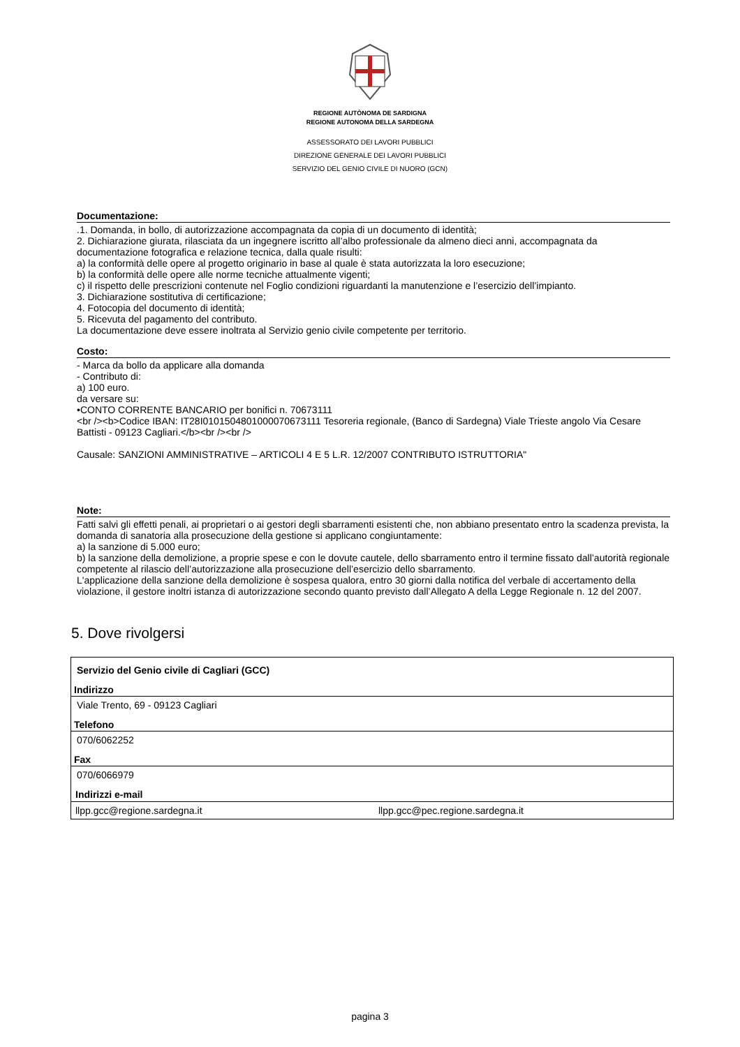REGIONE AUTÒNOMA DE SARDIGNA
REGIONE AUTONOMA DELLA SARDEGNA
ASSESSORATO DEI LAVORI PUBBLICI
DIREZIONE GENERALE DEI LAVORI PUBBLICI
SERVIZIO DEL GENIO CIVILE DI NUORO (GCN)
Documentazione:
.1. Domanda, in bollo, di autorizzazione accompagnata da copia di un documento di identità;
2. Dichiarazione giurata, rilasciata da un ingegnere iscritto all’albo professionale da almeno dieci anni, accompagnata da documentazione fotografica e relazione tecnica, dalla quale risulti:
a) la conformità delle opere al progetto originario in base al quale è stata autorizzata la loro esecuzione;
b) la conformità delle opere alle norme tecniche attualmente vigenti;
c) il rispetto delle prescrizioni contenute nel Foglio condizioni riguardanti la manutenzione e l’esercizio dell’impianto.
3. Dichiarazione sostitutiva di certificazione;
4. Fotocopia del documento di identità;
5. Ricevuta del pagamento del contributo.
La documentazione deve essere inoltrata al Servizio genio civile competente per territorio.
Costo:
- Marca da bollo da applicare alla domanda
- Contributo di:
a) 100 euro.
da versare su:
•CONTO CORRENTE BANCARIO per bonifici n. 70673111
<br /><b>Codice IBAN: IT28I0101504801000070673111 Tesoreria regionale, (Banco di Sardegna) Viale Trieste angolo Via Cesare Battisti - 09123 Cagliari.</b><br /><br />
Causale: SANZIONI AMMINISTRATIVE – ARTICOLI 4 E 5 L.R. 12/2007 CONTRIBUTO ISTRUTTORIA"
Note:
Fatti salvi gli effetti penali, ai proprietari o ai gestori degli sbarramenti esistenti che, non abbiano presentato entro la scadenza prevista, la domanda di sanatoria alla prosecuzione della gestione si applicano congiuntamente:
a) la sanzione di 5.000 euro;
b) la sanzione della demolizione, a proprie spese e con le dovute cautele, dello sbarramento entro il termine fissato dall’autorità regionale competente al rilascio dell’autorizzazione alla prosecuzione dell’esercizio dello sbarramento.
L'applicazione della sanzione della demolizione è sospesa qualora, entro 30 giorni dalla notifica del verbale di accertamento della violazione, il gestore inoltri istanza di autorizzazione secondo quanto previsto dall’Allegato A della Legge Regionale n. 12 del 2007.
5. Dove rivolgersi
| Servizio del Genio civile di Cagliari (GCC) | |
| Indirizzo | |
| Viale Trento, 69 - 09123 Cagliari | |
| Telefono | |
| 070/6062252 | |
| Fax | |
| 070/6066979 | |
| Indirizzi e-mail | |
| llpp.gcc@regione.sardegna.it | llpp.gcc@pec.regione.sardegna.it |
pagina 3